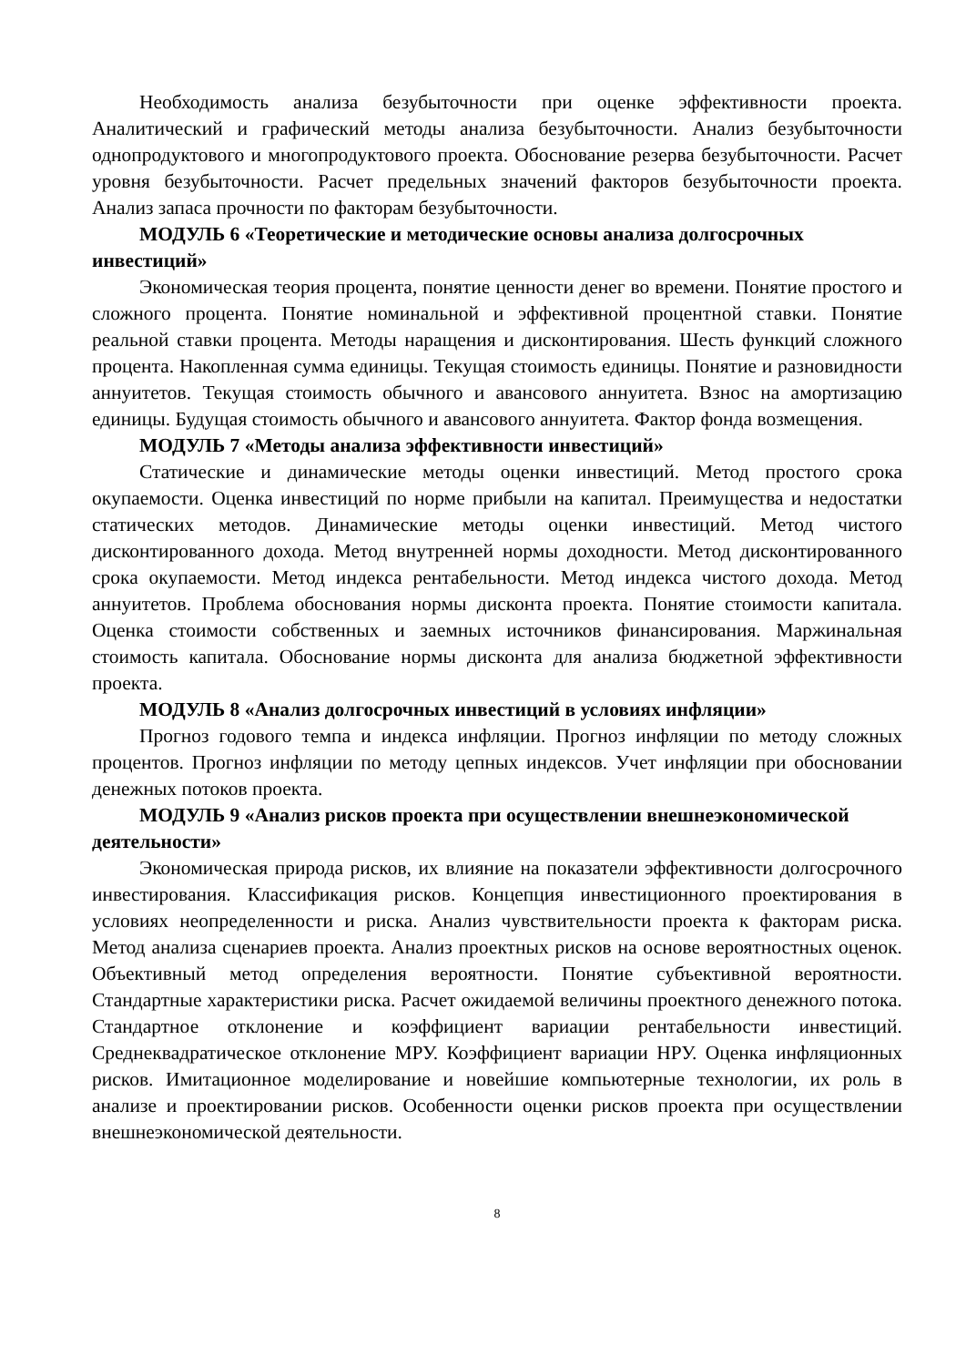Необходимость анализа безубыточности при оценке эффективности проекта. Аналитический и графический методы анализа безубыточности. Анализ безубыточности однопродуктового и многопродуктового проекта. Обоснование резерва безубыточности. Расчет уровня безубыточности. Расчет предельных значений факторов безубыточности проекта. Анализ запаса прочности по факторам безубыточности.
МОДУЛЬ 6 «Теоретические и методические основы анализа долгосрочных инвестиций»
Экономическая теория процента, понятие ценности денег во времени. Понятие простого и сложного процента. Понятие номинальной и эффективной процентной ставки. Понятие реальной ставки процента. Методы наращения и дисконтирования. Шесть функций сложного процента. Накопленная сумма единицы. Текущая стоимость единицы. Понятие и разновидности аннуитетов. Текущая стоимость обычного и авансового аннуитета. Взнос на амортизацию единицы. Будущая стоимость обычного и авансового аннуитета. Фактор фонда возмещения.
МОДУЛЬ 7 «Методы анализа эффективности инвестиций»
Статические и динамические методы оценки инвестиций. Метод простого срока окупаемости. Оценка инвестиций по норме прибыли на капитал. Преимущества и недостатки статических методов. Динамические методы оценки инвестиций. Метод чистого дисконтированного дохода. Метод внутренней нормы доходности. Метод дисконтированного срока окупаемости. Метод индекса рентабельности. Метод индекса чистого дохода. Метод аннуитетов. Проблема обоснования нормы дисконта проекта. Понятие стоимости капитала. Оценка стоимости собственных и заемных источников финансирования. Маржинальная стоимость капитала. Обоснование нормы дисконта для анализа бюджетной эффективности проекта.
МОДУЛЬ 8 «Анализ долгосрочных инвестиций в условиях инфляции»
Прогноз годового темпа и индекса инфляции. Прогноз инфляции по методу сложных процентов. Прогноз инфляции по методу цепных индексов. Учет инфляции при обосновании денежных потоков проекта.
МОДУЛЬ 9 «Анализ рисков проекта при осуществлении внешнеэкономической деятельности»
Экономическая природа рисков, их влияние на показатели эффективности долгосрочного инвестирования. Классификация рисков. Концепция инвестиционного проектирования в условиях неопределенности и риска. Анализ чувствительности проекта к факторам риска. Метод анализа сценариев проекта. Анализ проектных рисков на основе вероятностных оценок. Объективный метод определения вероятности. Понятие субъективной вероятности. Стандартные характеристики риска. Расчет ожидаемой величины проектного денежного потока. Стандартное отклонение и коэффициент вариации рентабельности инвестиций. Среднеквадратическое отклонение МРУ. Коэффициент вариации НРУ. Оценка инфляционных рисков. Имитационное моделирование и новейшие компьютерные технологии, их роль в анализе и проектировании рисков. Особенности оценки рисков проекта при осуществлении внешнеэкономической деятельности.
8